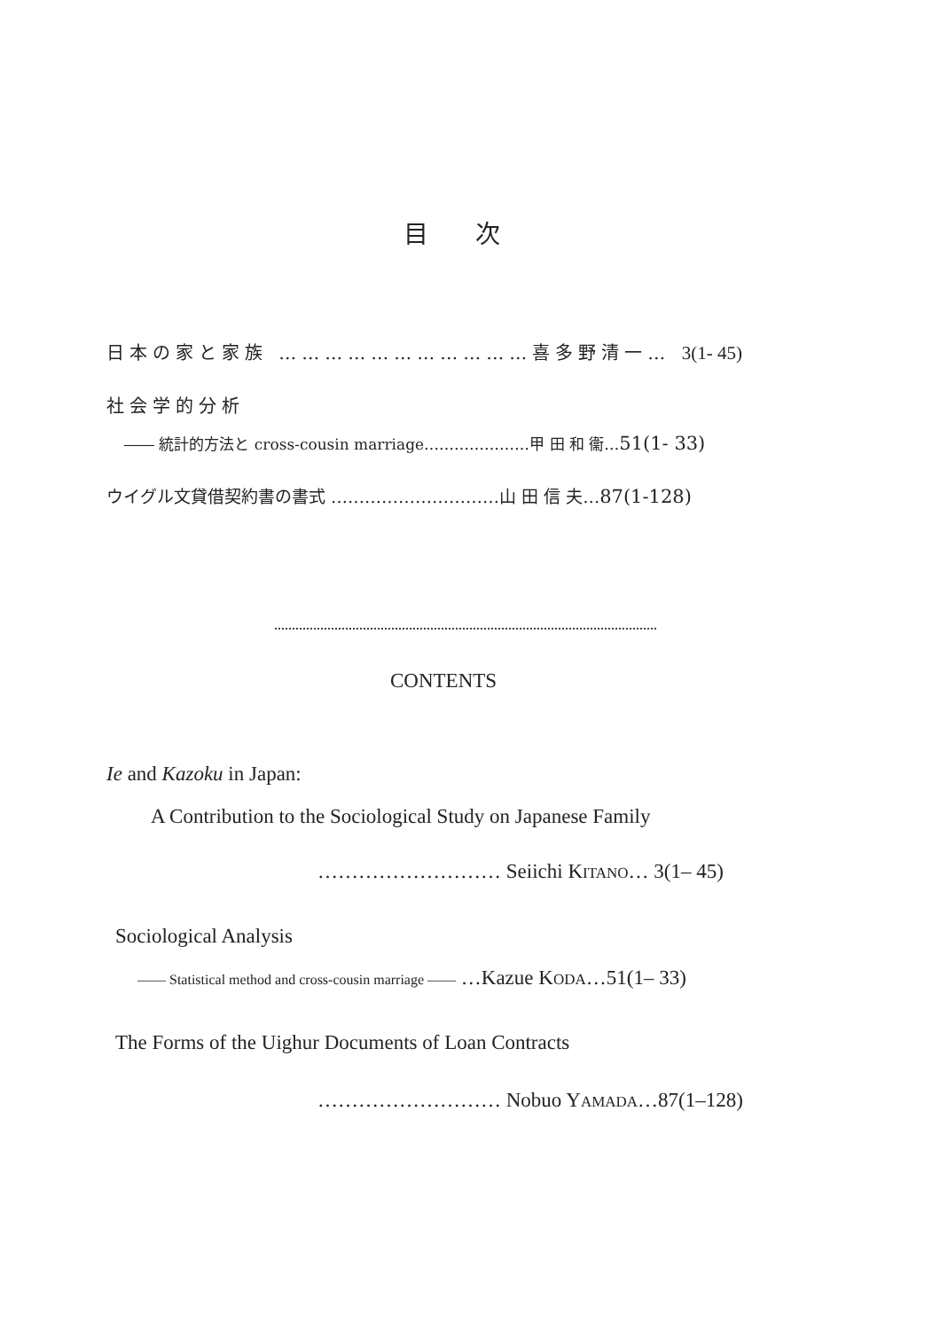目 次
日本の家と家族 ……………………………喜多野清一… 3(1- 45)
社会学的分析
―― 統計的方法と cross-cousin marriage…………………甲 田 和 衞…51(1- 33)
ウイグル文貸借契約書の書式 …………………………山 田 信 夫…87(1-128)
CONTENTS
Ie and Kazoku in Japan:
A Contribution to the Sociological Study on Japanese Family
……………………… Seiichi KITANO… 3(1– 45)
Sociological Analysis
—— Statistical method and cross-cousin marriage —— …Kazue KODA…51(1– 33)
The Forms of the Uighur Documents of Loan Contracts
……………………… Nobuo YAMADA…87(1–128)